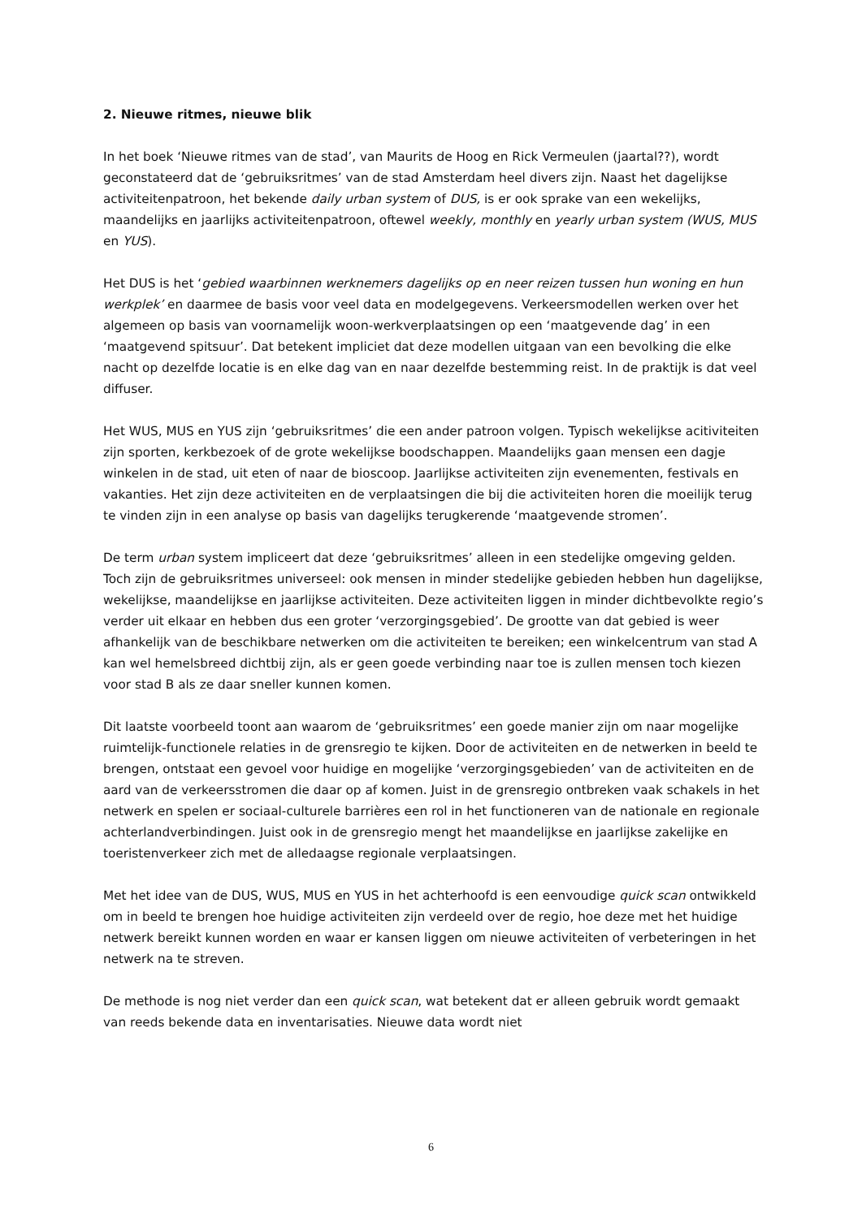2. Nieuwe ritmes, nieuwe blik
In het boek ‘Nieuwe ritmes van de stad’, van Maurits de Hoog en Rick Vermeulen (jaartal??), wordt geconstateerd dat de ‘gebruiksritmes’ van de stad Amsterdam heel divers zijn. Naast het dagelijkse activiteitenpatroon, het bekende daily urban system of DUS, is er ook sprake van een wekelijks, maandelijks en jaarlijks activiteitenpatroon, oftewel weekly, monthly en yearly urban system (WUS, MUS en YUS).
Het DUS is het ‘gebied waarbinnen werknemers dagelijks op en neer reizen tussen hun woning en hun werkplek’ en daarmee de basis voor veel data en modelgegevens. Verkeersmodellen werken over het algemeen op basis van voornamelijk woon-werkverplaatsingen op een ‘maatgevende dag’ in een ‘maatgevend spitsuur’. Dat betekent impliciet dat deze modellen uitgaan van een bevolking die elke nacht op dezelfde locatie is en elke dag van en naar dezelfde bestemming reist. In de praktijk is dat veel diffuser.
Het WUS, MUS en YUS zijn ‘gebruiksritmes’ die een ander patroon volgen. Typisch wekelijkse acitiviteiten zijn sporten, kerkbezoek of de grote wekelijkse boodschappen. Maandelijks gaan mensen een dagje winkelen in de stad, uit eten of naar de bioscoop. Jaarlijkse activiteiten zijn evenementen, festivals en vakanties. Het zijn deze activiteiten en de verplaatsingen die bij die activiteiten horen die moeilijk terug te vinden zijn in een analyse op basis van dagelijks terugkerende ‘maatgevende stromen’.
De term urban system impliceert dat deze ‘gebruiksritmes’ alleen in een stedelijke omgeving gelden. Toch zijn de gebruiksritmes universeel: ook mensen in minder stedelijke gebieden hebben hun dagelijkse, wekelijkse, maandelijkse en jaarlijkse activiteiten. Deze activiteiten liggen in minder dichtbevolkte regio’s verder uit elkaar en hebben dus een groter ‘verzorgingsgebied’. De grootte van dat gebied is weer afhankelijk van de beschikbare netwerken om die activiteiten te bereiken; een winkelcentrum van stad A kan wel hemelsbreed dichtbij zijn, als er geen goede verbinding naar toe is zullen mensen toch kiezen voor stad B als ze daar sneller kunnen komen.
Dit laatste voorbeeld toont aan waarom de ‘gebruiksritmes’ een goede manier zijn om naar mogelijke ruimtelijk-functionele relaties in de grensregio te kijken. Door de activiteiten en de netwerken in beeld te brengen, ontstaat een gevoel voor huidige en mogelijke ‘verzorgingsgebieden’ van de activiteiten en de aard van de verkeersstromen die daar op af komen. Juist in de grensregio ontbreken vaak schakels in het netwerk en spelen er sociaal-culturele barrières een rol in het functioneren van de nationale en regionale achterlandverbindingen. Juist ook in de grensregio mengt het maandelijkse en jaarlijkse zakelijke en toeristenverkeer zich met de alledaagse regionale verplaatsingen.
Met het idee van de DUS, WUS, MUS en YUS in het achterhoofd is een eenvoudige quick scan ontwikkeld om in beeld te brengen hoe huidige activiteiten zijn verdeeld over de regio, hoe deze met het huidige netwerk bereikt kunnen worden en waar er kansen liggen om nieuwe activiteiten of verbeteringen in het netwerk na te streven.
De methode is nog niet verder dan een quick scan, wat betekent dat er alleen gebruik wordt gemaakt van reeds bekende data en inventarisaties. Nieuwe data wordt niet
6